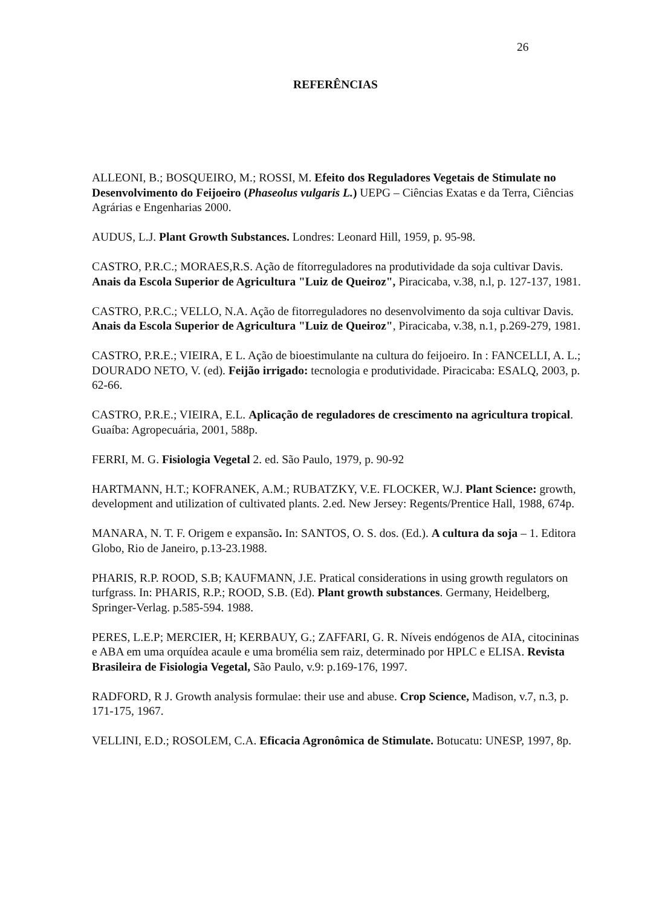26
REFERÊNCIAS
ALLEONI, B.; BOSQUEIRO, M.; ROSSI, M. Efeito dos Reguladores Vegetais de Stimulate no Desenvolvimento do Feijoeiro (Phaseolus vulgaris L.) UEPG – Ciências Exatas e da Terra, Ciências Agrárias e Engenharias 2000.
AUDUS, L.J. Plant Growth Substances. Londres: Leonard Hill, 1959, p. 95-98.
CASTRO, P.R.C.; MORAES,R.S. Ação de fítorreguladores na produtividade da soja cultivar Davis. Anais da Escola Superior de Agricultura "Luiz de Queiroz", Piracicaba, v.38, n.l, p. 127-137, 1981.
CASTRO, P.R.C.; VELLO, N.A. Ação de fitorreguladores no desenvolvimento da soja cultivar Davis. Anais da Escola Superior de Agricultura "Luiz de Queiroz", Piracicaba, v.38, n.1, p.269-279, 1981.
CASTRO, P.R.E.; VIEIRA, E L. Ação de bioestimulante na cultura do feijoeiro. In : FANCELLI, A. L.; DOURADO NETO, V. (ed). Feijão irrigado: tecnologia e produtividade. Piracicaba: ESALQ, 2003, p. 62-66.
CASTRO, P.R.E.; VIEIRA, E.L. Aplicação de reguladores de crescimento na agricultura tropical. Guaíba: Agropecuária, 2001, 588p.
FERRI, M. G. Fisiologia Vegetal 2. ed. São Paulo, 1979, p. 90-92
HARTMANN, H.T.; KOFRANEK, A.M.; RUBATZKY, V.E. FLOCKER, W.J. Plant Science: growth, development and utilization of cultivated plants. 2.ed. New Jersey: Regents/Prentice Hall, 1988, 674p.
MANARA, N. T. F. Origem e expansão. In: SANTOS, O. S. dos. (Ed.). A cultura da soja – 1. Editora Globo, Rio de Janeiro, p.13-23.1988.
PHARIS, R.P. ROOD, S.B; KAUFMANN, J.E. Pratical considerations in using growth regulators on turfgrass. In: PHARIS, R.P.; ROOD, S.B. (Ed). Plant growth substances. Germany, Heidelberg, Springer-Verlag. p.585-594. 1988.
PERES, L.E.P; MERCIER, H; KERBAUY, G.; ZAFFARI, G. R. Níveis endógenos de AIA, citocininas e ABA em uma orquídea acaule e uma bromélia sem raiz, determinado por HPLC e ELISA. Revista Brasileira de Fisiologia Vegetal, São Paulo, v.9: p.169-176, 1997.
RADFORD, R J. Growth analysis formulae: their use and abuse. Crop Science, Madison, v.7, n.3, p. 171-175, 1967.
VELLINI, E.D.; ROSOLEM, C.A. Eficacia Agronômica de Stimulate. Botucatu: UNESP, 1997, 8p.